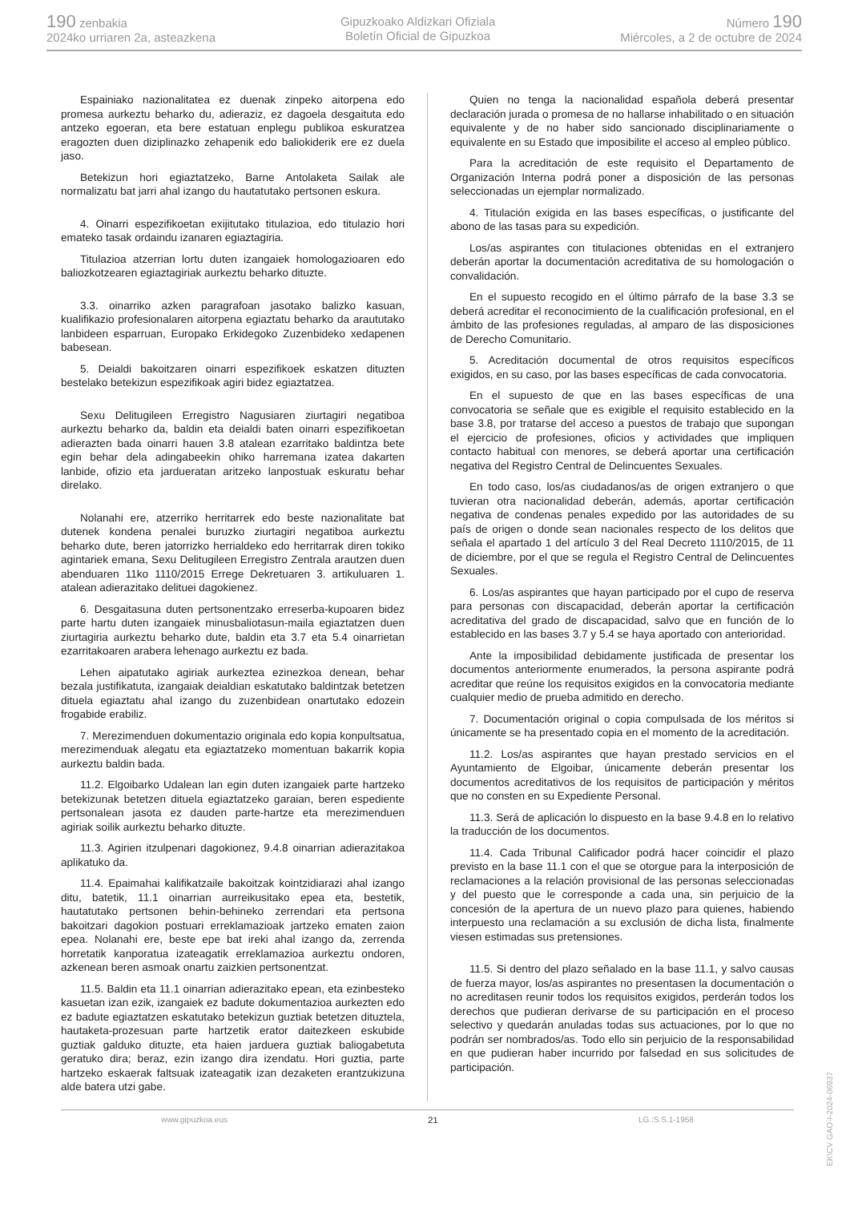190 zenbakia
2024ko urriaren 2a, asteazkena
Gipuzkoako Aldizkari Ofiziala
Boletín Oficial de Gipuzkoa
Número 190
Miércoles, a 2 de octubre de 2024
Espainiako nazionalitatea ez duenak zinpeko aitorpena edo promesa aurkeztu beharko du, adieraziz, ez dagoela desgaituta edo antzeko egoeran, eta bere estatuan enplegu publikoa eskuratzea eragozten duen diziplinazko zehapenik edo baliokiderik ere ez duela jaso.
Betekizun hori egiaztatzeko, Barne Antolaketa Sailak ale normalizatu bat jarri ahal izango du hautatutako pertsonen eskura.
4. Oinarri espezifikoetan exijitutako titulazioa, edo titulazio hori emateko tasak ordaindu izanaren egiaztagiria.
Titulazioa atzerrian lortu duten izangaiek homologazioaren edo baliozkotzearen egiaztagiriak aurkeztu beharko dituzte.
3.3. oinarriko azken paragrafoan jasotako balizko kasuan, kualifikazio profesionalaren aitorpena egiaztatu beharko da araututako lanbideen esparruan, Europako Erkidegoko Zuzenbideko xedapenen babesean.
5. Deialdi bakoitzaren oinarri espezifikoek eskatzen dituzten bestelako betekizun espezifikoak agiri bidez egiaztatzea.
Sexu Delitugileen Erregistro Nagusiaren ziurtagiri negatiboa aurkeztu beharko da, baldin eta deialdi baten oinarri espezifikoetan adierazten bada oinarri hauen 3.8 atalean ezarritako baldintza bete egin behar dela adingabeekin ohiko harremana izatea dakarten lanbide, ofizio eta jardueratan aritzeko lanpostuak eskuratu behar direlako.
Nolanahi ere, atzerriko herritarrek edo beste nazionalitate bat dutenek kondena penalei buruzko ziurtagiri negatiboa aurkeztu beharko dute, beren jatorrizko herrialdeko edo herritarrak diren tokiko agintariek emana, Sexu Delitugileen Erregistro Zentrala arautzen duen abenduaren 11ko 1110/2015 Errege Dekretuaren 3. artikuluaren 1. atalean adierazitako delituei dagokienez.
6. Desgaitasuna duten pertsonentzako erreserba-kupoaren bidez parte hartu duten izangaiek minusbaliotasun-maila egiaztatzen duen ziurtagiria aurkeztu beharko dute, baldin eta 3.7 eta 5.4 oinarrietan ezarritakoaren arabera lehenago aurkeztu ez bada.
Lehen aipatutako agiriak aurkeztea ezinezkoa denean, behar bezala justifikatuta, izangaiak deialdian eskatutako baldintzak betetzen dituela egiaztatu ahal izango du zuzenbidean onartutako edozein frogabide erabiliz.
7. Merezimenduen dokumentazio originala edo kopia konpultsatua, merezimenduak alegatu eta egiaztatzeko momentuan bakarrik kopia aurkeztu baldin bada.
11.2. Elgoibarko Udalean lan egin duten izangaiek parte hartzeko betekizunak betetzen dituela egiaztatzeko garaian, beren espediente pertsonalean jasota ez dauden parte-hartze eta merezimenduen agiriak soilik aurkeztu beharko dituzte.
11.3. Agirien itzulpenari dagokionez, 9.4.8 oinarrian adierazitakoa aplikatuko da.
11.4. Epaimahai kalifikatzaile bakoitzak kointzidiarazi ahal izango ditu, batetik, 11.1 oinarrian aurreikusitako epea eta, bestetik, hautatutako pertsonen behin-behineko zerrendari eta pertsona bakoitzari dagokion postuari erreklamazioak jartzeko ematen zaion epea. Nolanahi ere, beste epe bat ireki ahal izango da, zerrenda horretatik kanporatua izateagatik erreklamazioa aurkeztu ondoren, azkenean beren asmoak onartu zaizkien pertsonentzat.
11.5. Baldin eta 11.1 oinarrian adierazitako epean, eta ezinbesteko kasuetan izan ezik, izangaiek ez badute dokumentazioa aurkezten edo ez badute egiaztatzen eskatutako betekizun guztiak betetzen dituztela, hautaketa-prozesuan parte hartzetik erator daitezkeen eskubide guztiak galduko dituzte, eta haien jarduera guztiak baliogabetuta geratuko dira; beraz, ezin izango dira izendatu. Hori guztia, parte hartzeko eskaerak faltsuak izateagatik izan dezaketen erantzukizuna alde batera utzi gabe.
Quien no tenga la nacionalidad española deberá presentar declaración jurada o promesa de no hallarse inhabilitado o en situación equivalente y de no haber sido sancionado disciplinariamente o equivalente en su Estado que imposibilite el acceso al empleo público.
Para la acreditación de este requisito el Departamento de Organización Interna podrá poner a disposición de las personas seleccionadas un ejemplar normalizado.
4. Titulación exigida en las bases específicas, o justificante del abono de las tasas para su expedición.
Los/as aspirantes con titulaciones obtenidas en el extranjero deberán aportar la documentación acreditativa de su homologación o convalidación.
En el supuesto recogido en el último párrafo de la base 3.3 se deberá acreditar el reconocimiento de la cualificación profesional, en el ámbito de las profesiones reguladas, al amparo de las disposiciones de Derecho Comunitario.
5. Acreditación documental de otros requisitos específicos exigidos, en su caso, por las bases específicas de cada convocatoria.
En el supuesto de que en las bases específicas de una convocatoria se señale que es exigible el requisito establecido en la base 3.8, por tratarse del acceso a puestos de trabajo que supongan el ejercicio de profesiones, oficios y actividades que impliquen contacto habitual con menores, se deberá aportar una certificación negativa del Registro Central de Delincuentes Sexuales.
En todo caso, los/as ciudadanos/as de origen extranjero o que tuvieran otra nacionalidad deberán, además, aportar certificación negativa de condenas penales expedido por las autoridades de su país de origen o donde sean nacionales respecto de los delitos que señala el apartado 1 del artículo 3 del Real Decreto 1110/2015, de 11 de diciembre, por el que se regula el Registro Central de Delincuentes Sexuales.
6. Los/as aspirantes que hayan participado por el cupo de reserva para personas con discapacidad, deberán aportar la certificación acreditativa del grado de discapacidad, salvo que en función de lo establecido en las bases 3.7 y 5.4 se haya aportado con anterioridad.
Ante la imposibilidad debidamente justificada de presentar los documentos anteriormente enumerados, la persona aspirante podrá acreditar que reúne los requisitos exigidos en la convocatoria mediante cualquier medio de prueba admitido en derecho.
7. Documentación original o copia compulsada de los méritos si únicamente se ha presentado copia en el momento de la acreditación.
11.2. Los/as aspirantes que hayan prestado servicios en el Ayuntamiento de Elgoibar, únicamente deberán presentar los documentos acreditativos de los requisitos de participación y méritos que no consten en su Expediente Personal.
11.3. Será de aplicación lo dispuesto en la base 9.4.8 en lo relativo la traducción de los documentos.
11.4. Cada Tribunal Calificador podrá hacer coincidir el plazo previsto en la base 11.1 con el que se otorgue para la interposición de reclamaciones a la relación provisional de las personas seleccionadas y del puesto que le corresponde a cada una, sin perjuicio de la concesión de la apertura de un nuevo plazo para quienes, habiendo interpuesto una reclamación a su exclusión de dicha lista, finalmente viesen estimadas sus pretensiones.
11.5. Si dentro del plazo señalado en la base 11.1, y salvo causas de fuerza mayor, los/as aspirantes no presentasen la documentación o no acreditasen reunir todos los requisitos exigidos, perderán todos los derechos que pudieran derivarse de su participación en el proceso selectivo y quedarán anuladas todas sus actuaciones, por lo que no podrán ser nombrados/as. Todo ello sin perjuicio de la responsabilidad en que pudieran haber incurrido por falsedad en sus solicitudes de participación.
www.gipuzkoa.eus 21 LG.:S.S.1-1958
EK\CV GAO-I-2024-06937